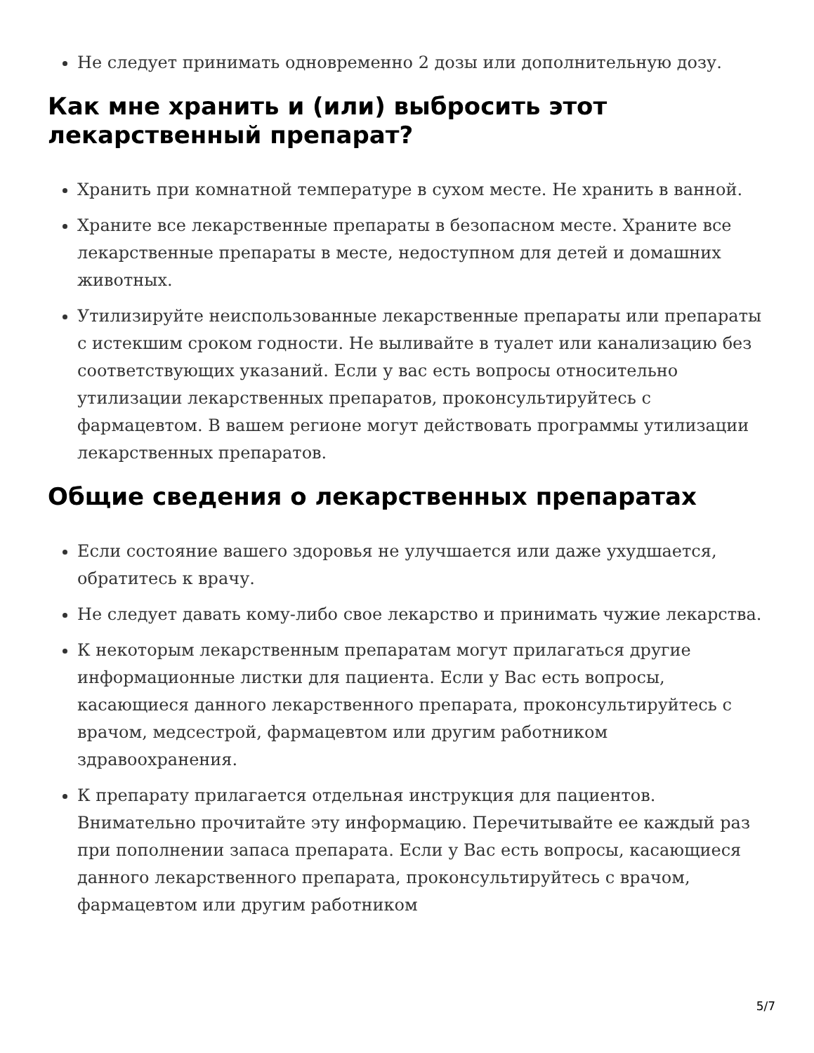Не следует принимать одновременно 2 дозы или дополнительную дозу.
Как мне хранить и (или) выбросить этот лекарственный препарат?
Хранить при комнатной температуре в сухом месте. Не хранить в ванной.
Храните все лекарственные препараты в безопасном месте. Храните все лекарственные препараты в месте, недоступном для детей и домашних животных.
Утилизируйте неиспользованные лекарственные препараты или препараты с истекшим сроком годности. Не выливайте в туалет или канализацию без соответствующих указаний. Если у вас есть вопросы относительно утилизации лекарственных препаратов, проконсультируйтесь с фармацевтом. В вашем регионе могут действовать программы утилизации лекарственных препаратов.
Общие сведения о лекарственных препаратах
Если состояние вашего здоровья не улучшается или даже ухудшается, обратитесь к врачу.
Не следует давать кому-либо свое лекарство и принимать чужие лекарства.
К некоторым лекарственным препаратам могут прилагаться другие информационные листки для пациента. Если у Вас есть вопросы, касающиеся данного лекарственного препарата, проконсультируйтесь с врачом, медсестрой, фармацевтом или другим работником здравоохранения.
К препарату прилагается отдельная инструкция для пациентов. Внимательно прочитайте эту информацию. Перечитывайте ее каждый раз при пополнении запаса препарата. Если у Вас есть вопросы, касающиеся данного лекарственного препарата, проконсультируйтесь с врачом, фармацевтом или другим работником
5/7